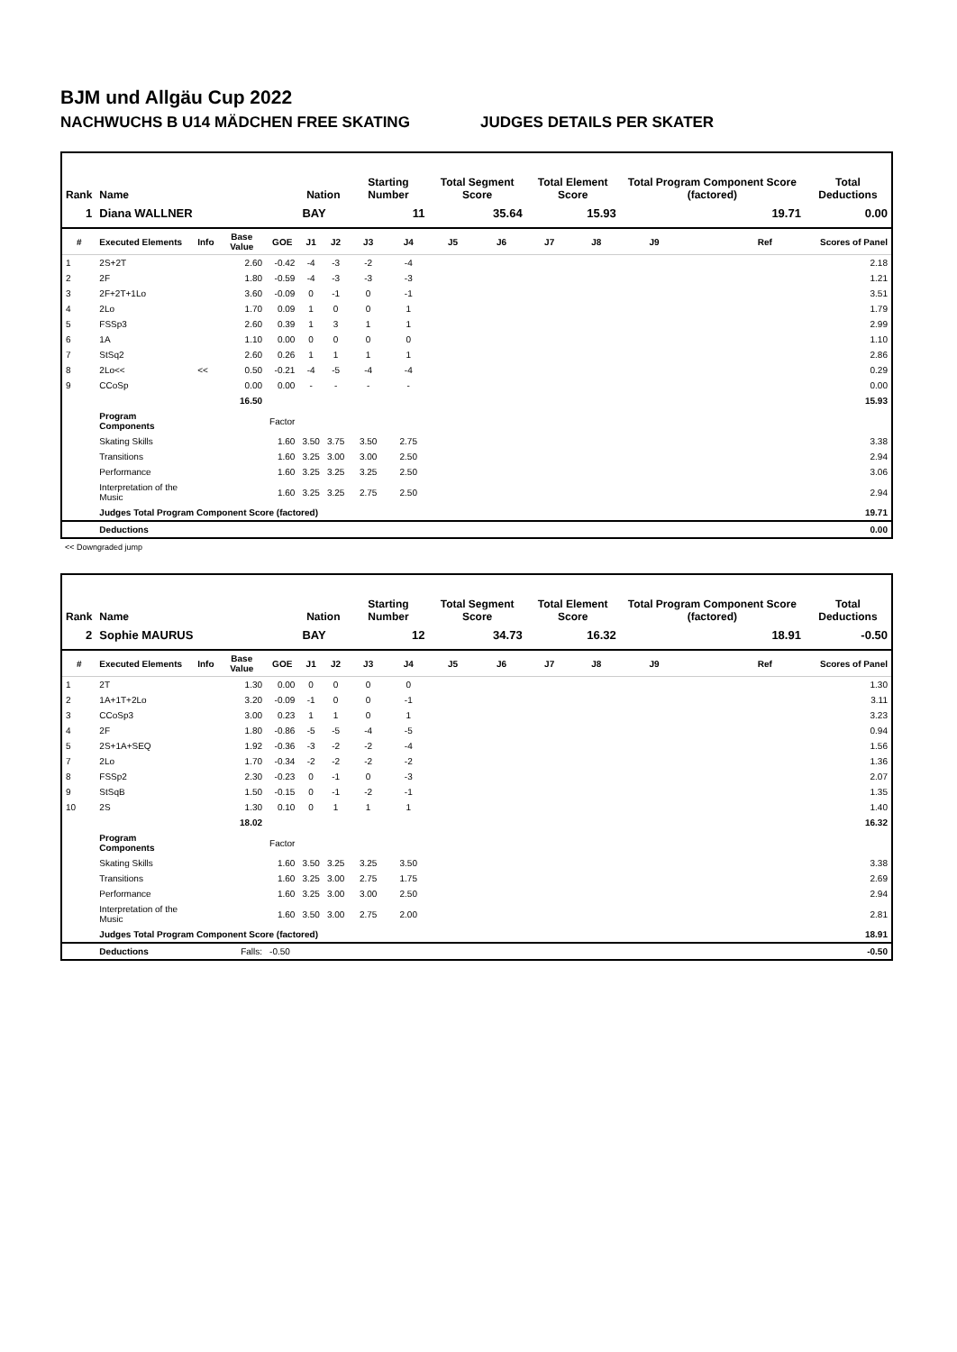BJM und Allgäu Cup 2022
NACHWUCHS B U14 MÄDCHEN FREE SKATING JUDGES DETAILS PER SKATER
| Rank | Name | | | | Nation | | Starting Number | | Total Segment Score | | Total Element Score | | Total Program Component Score (factored) | | | Total Deductions |
| --- | --- | --- | --- | --- | --- | --- | --- | --- | --- | --- | --- | --- | --- | --- | --- | --- |
| 1 | Diana WALLNER | | | | BAY | | 11 | | 35.64 | | 15.93 | | 19.71 | | | 0.00 |
| # | Executed Elements | Info | Base Value | GOE | J1 | J2 | J3 | J4 | J5 | J6 | J7 | J8 | J9 | Ref | | Scores of Panel |
| 1 | 2S+2T | | 2.60 | -0.42 | -4 | -3 | -2 | -4 | | | | | | | | 2.18 |
| 2 | 2F | | 1.80 | -0.59 | -4 | -3 | -3 | -3 | | | | | | | | 1.21 |
| 3 | 2F+2T+1Lo | | 3.60 | -0.09 | 0 | -1 | 0 | -1 | | | | | | | | 3.51 |
| 4 | 2Lo | | 1.70 | 0.09 | 1 | 0 | 0 | 1 | | | | | | | | 1.79 |
| 5 | FSSp3 | | 2.60 | 0.39 | 1 | 3 | 1 | 1 | | | | | | | | 2.99 |
| 6 | 1A | | 1.10 | 0.00 | 0 | 0 | 0 | 0 | | | | | | | | 1.10 |
| 7 | StSq2 | | 2.60 | 0.26 | 1 | 1 | 1 | 1 | | | | | | | | 2.86 |
| 8 | 2Lo<< | << | 0.50 | -0.21 | -4 | -5 | -4 | -4 | | | | | | | | 0.29 |
| 9 | CCoSp | | 0.00 | 0.00 | - | - | - | - | | | | | | | | 0.00 |
| | | | 16.50 | | | | | | | | | | | | | 15.93 |
| | Program Components | | | Factor | | | | | | | | | | | | |
| | Skating Skills | | | 1.60 | 3.50 | 3.75 | 3.50 | 2.75 | | | | | | | | 3.38 |
| | Transitions | | | 1.60 | 3.25 | 3.00 | 3.00 | 2.50 | | | | | | | | 2.94 |
| | Performance | | | 1.60 | 3.25 | 3.25 | 3.25 | 2.50 | | | | | | | | 3.06 |
| | Interpretation of the Music | | | 1.60 | 3.25 | 3.25 | 2.75 | 2.50 | | | | | | | | 2.94 |
| | Judges Total Program Component Score (factored) | | | | | | | | | | | | | | | 19.71 |
| | Deductions | | | | | | | | | | | | | | | 0.00 |
<< Downgraded jump
| Rank | Name | | | | Nation | | Starting Number | | Total Segment Score | | Total Element Score | | Total Program Component Score (factored) | | | Total Deductions |
| --- | --- | --- | --- | --- | --- | --- | --- | --- | --- | --- | --- | --- | --- | --- | --- | --- |
| 2 | Sophie MAURUS | | | | BAY | | 12 | | 34.73 | | 16.32 | | 18.91 | | | -0.50 |
| # | Executed Elements | Info | Base Value | GOE | J1 | J2 | J3 | J4 | J5 | J6 | J7 | J8 | J9 | Ref | | Scores of Panel |
| 1 | 2T | | 1.30 | 0.00 | 0 | 0 | 0 | 0 | | | | | | | | 1.30 |
| 2 | 1A+1T+2Lo | | 3.20 | -0.09 | -1 | 0 | 0 | -1 | | | | | | | | 3.11 |
| 3 | CCoSp3 | | 3.00 | 0.23 | 1 | 1 | 0 | 1 | | | | | | | | 3.23 |
| 4 | 2F | | 1.80 | -0.86 | -5 | -5 | -4 | -5 | | | | | | | | 0.94 |
| 5 | 2S+1A+SEQ | | 1.92 | -0.36 | -3 | -2 | -2 | -4 | | | | | | | | 1.56 |
| 7 | 2Lo | | 1.70 | -0.34 | -2 | -2 | -2 | -2 | | | | | | | | 1.36 |
| 8 | FSSp2 | | 2.30 | -0.23 | 0 | -1 | 0 | -3 | | | | | | | | 2.07 |
| 9 | StSqB | | 1.50 | -0.15 | 0 | -1 | -2 | -1 | | | | | | | | 1.35 |
| 10 | 2S | | 1.30 | 0.10 | 0 | 1 | 1 | 1 | | | | | | | | 1.40 |
| | | | 18.02 | | | | | | | | | | | | | 16.32 |
| | Program Components | | | Factor | | | | | | | | | | | | |
| | Skating Skills | | | 1.60 | 3.50 | 3.25 | 3.25 | 3.50 | | | | | | | | 3.38 |
| | Transitions | | | 1.60 | 3.25 | 3.00 | 2.75 | 1.75 | | | | | | | | 2.69 |
| | Performance | | | 1.60 | 3.25 | 3.00 | 3.00 | 2.50 | | | | | | | | 2.94 |
| | Interpretation of the Music | | | 1.60 | 3.50 | 3.00 | 2.75 | 2.00 | | | | | | | | 2.81 |
| | Judges Total Program Component Score (factored) | | | | | | | | | | | | | | | 18.91 |
| | Deductions | | Falls: | -0.50 | | | | | | | | | | | | -0.50 |